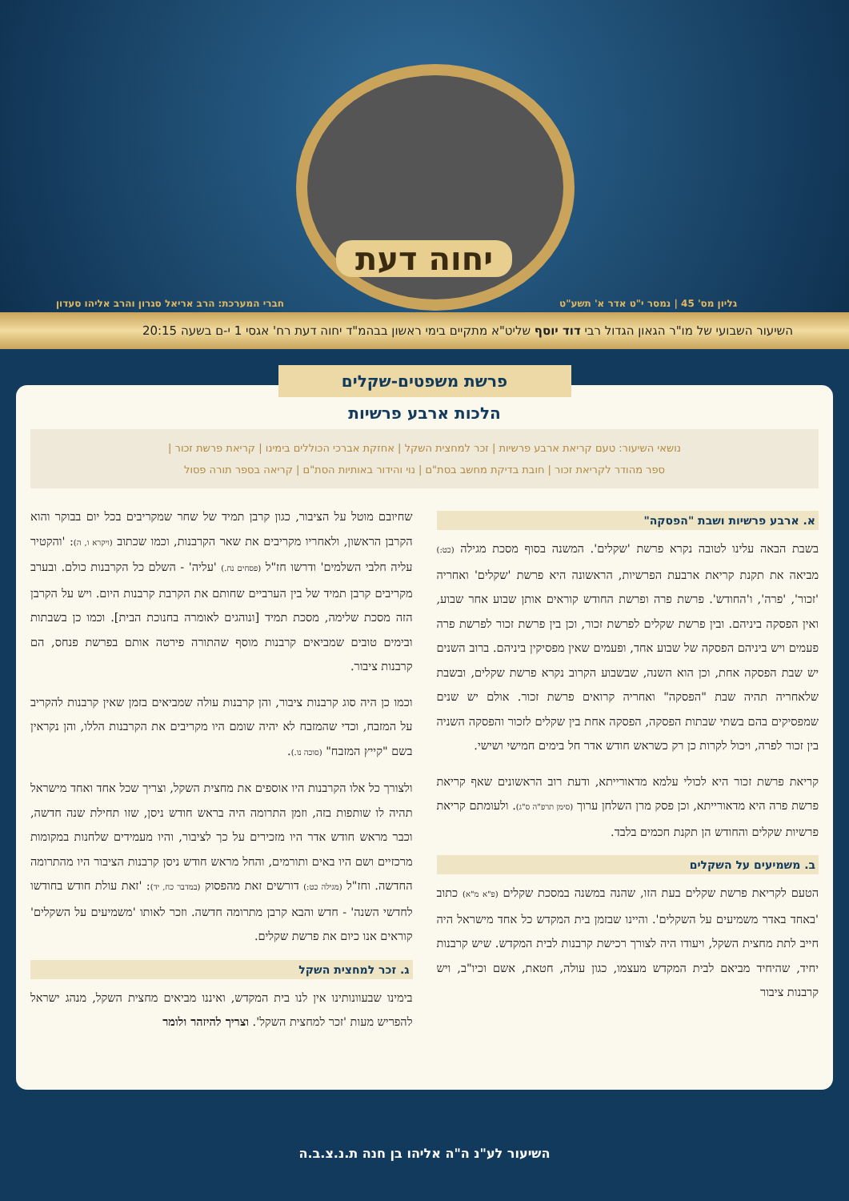יחוה דעת
גליון מס' 45 | נמסר י"ט אדר א' תשע"ט חברי המערכת: הרב אריאל סגרון והרב אליהו סעדון
השיעור השבועי של מו"ר הגאון הגדול רבי דוד יוסף שליט"א מתקיים בימי ראשון בבהמ"ד יחוה דעת רח' אגסי 1 י-ם בשעה 20:15
פרשת משפטים-שקלים
הלכות ארבע פרשיות
נושאי השיעור: טעם קריאת ארבע פרשיות | זכר למחצית השקל | אחזקת אברכי הכוללים בימינו | קריאת פרשת זכור |
ספר מהודר לקריאת זכור | חובת בדיקת מחשב בסת"ם | נוי והידור באותיות הסת"ם | קריאה בספר תורה פסול
א. ארבע פרשיות ושבת "הפסקה"
בשבת הבאה עלינו לטובה נקרא פרשת 'שקלים'. המשנה בסוף מסכת מגילה (כט:) מביאה את תקנת קריאת ארבעת הפרשיות, הראשונה היא פרשת 'שקלים' ואחריה 'זכור', 'פרה', ו'החודש'. פרשת פרה ופרשת החודש קוראים אותן שבוע אחר שבוע, ואין הפסקה ביניהם. ובין פרשת שקלים לפרשת זכור, וכן בין פרשת זכור לפרשת פרה פעמים ויש ביניהם הפסקה של שבוע אחד, ופעמים שאין מפסיקין ביניהם. ברוב השנים יש שבת הפסקה אחת, וכן הוא השנה, שבשבוע הקרוב נקרא פרשת שקלים, ובשבת שלאחריה תהיה שבת "הפסקה" ואחריה קרואים פרשת זכור. אולם יש שנים שמפסיקים בהם בשתי שבתות הפסקה, הפסקה אחת בין שקלים לזכור והפסקה השניה בין זכור לפרה, ויכול לקרות כן רק כשראש חודש אדר חל בימים חמישי ושישי.
קריאת פרשת זכור היא לכולי עלמא מדאורייתא, ודעת רוב הראשונים שאף קריאת פרשת פרה היא מדאורייתא, וכן פסק מרן השלחן ערוך (סימן תרפ"ה ס"ג). ולעומתם קריאת פרשיות שקלים והחודש הן תקנת חכמים בלבד.
ב. משמיעים על השקלים
הטעם לקריאת פרשת שקלים בעת הזו, שהנה במשנה במסכת שקלים (פ"א מ"א) כתוב 'באחד באדר משמיעים על השקלים'. והיינו שבזמן בית המקדש כל אחד מישראל היה חייב לתת מחצית השקל, ויעודו היה לצורך רכישת קרבנות לבית המקדש. שיש קרבנות יחיד, שהיחיד מביאם לבית המקדש מעצמו, כגון עולה, חטאת, אשם וכיו"ב, ויש קרבנות ציבור
שחיובם מוטל על הציבור, כגון קרבן תמיד של שחר שמקריבים בכל יום בבוקר והוא הקרבן הראשון, ולאחריו מקריבים את שאר הקרבנות, וכמו שכתוב (ויקרא ו, ה): 'והקטיר עליה חלבי השלמים' ודרשו חז"ל (פסחים נח.) 'עליה' - השלם כל הקרבנות כולם. ובערב מקריבים קרבן תמיד של בין הערביים שחותם את הקרבת קרבנות היום. ויש על הקרבן הזה מסכת שלימה, מסכת תמיד [ונוהגים לאומרה בחנוכת הבית]. וכמו כן בשבתות ובימים טובים שמביאים קרבנות מוסף שהתורה פירטה אותם בפרשת פנחס, הם קרבנות ציבור.
וכמו כן היה סוג קרבנות ציבור, והן קרבנות עולה שמביאים בזמן שאין קרבנות להקריב על המזבח, וכדי שהמזבח לא יהיה שומם היו מקריבים את הקרבנות הללו, והן נקראין בשם "קייץ המזבח" (סוכה נו.).
ולצורך כל אלו הקרבנות היו אוספים את מחצית השקל, וצריך שכל אחד ואחד מישראל תהיה לו שותפות בזה, וזמן התרומה היה בראש חודש ניסן, שזו תחילת שנה חדשה, וכבר מראש חודש אדר היו מזכירים על כך לציבור, והיו מעמידים שלחנות במקומות מרכזיים ושם היו באים ותורמים, והחל מראש חודש ניסן קרבנות הציבור היו מהתרומה החדשה. וחז"ל (מגילה כט:) דורשים זאת מהפסוק (במדבר כח, יד): 'זאת עולת חודש בחודשו לחדשי השנה' - חדש והבא קרבן מתרומה חדשה. וזכר לאותו 'משמיעים על השקלים' קוראים אנו כיום את פרשת שקלים.
ג. זכר למחצית השקל
בימינו שבעוונותינו אין לנו בית המקדש, ואיננו מביאים מחצית השקל, מנהג ישראל להפריש מעות 'זכר למחצית השקל'. וצריך להיזהר ולומר
השיעור לע"נ ה"ה אליהו בן חנה ת.נ.צ.ב.ה